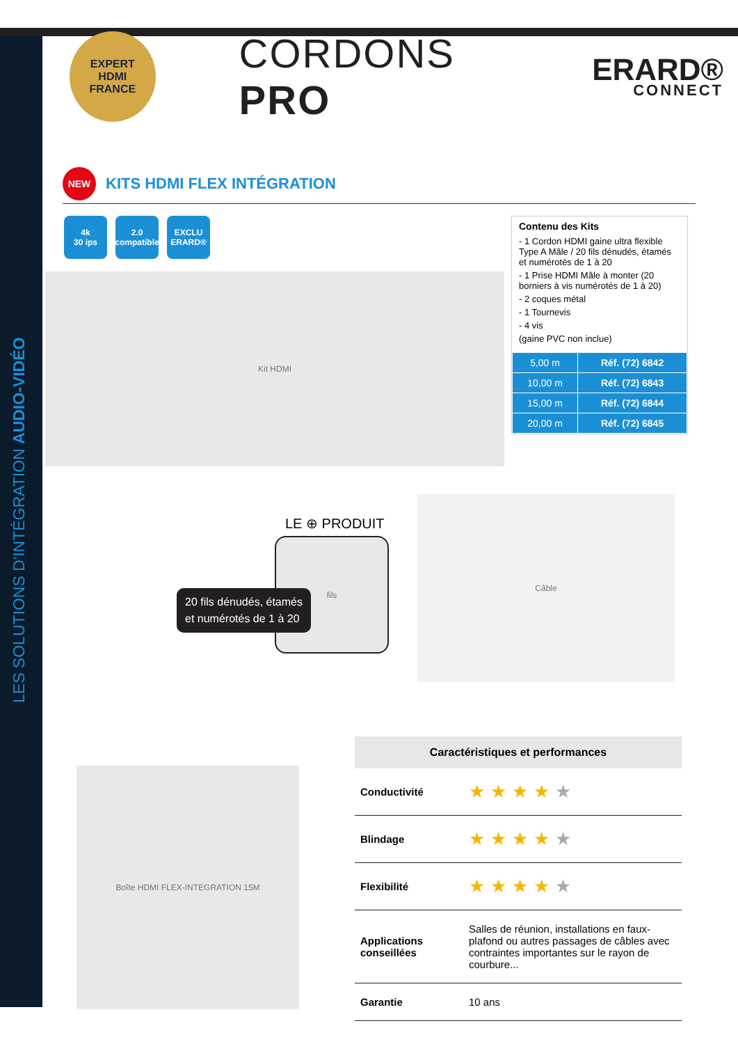LES SOLUTIONS D'INTÉGRATION AUDIO-VIDÉO
EXPERT
HDMI
FRANCE
CORDONS PRO
ERARD®
CONNECT
NEW
KITS HDMI FLEX INTÉGRATION
4k
30 ips
2.0
compatible
EXCLU
ERARD®
Kit HDMI
Contenu des Kits
- 1 Cordon HDMI gaine ultra flexible Type A Mâle / 20 fils dénudés, étamés et numérotés de 1 à 20
- 1 Prise HDMI Mâle à monter (20 borniers à vis numérotés de 1 à 20)
- 2 coques métal
- 1 Tournevis
- 4 vis
(gaine PVC non inclue)
| 5,00 m | Réf. (72) 6842 |
| 10,00 m | Réf. (72) 6843 |
| 15,00 m | Réf. (72) 6844 |
| 20,00 m | Réf. (72) 6845 |
LE ⊕ PRODUIT
fils
20 fils dénudés, étamés
et numérotés de 1 à 20
Câble
Boîte HDMI FLEX-INTEGRATION 15M
| Caractéristiques et performances | |
| --- | --- |
| Conductivité | ★★★★ ★ |
| Blindage | ★★★★ ★ |
| Flexibilité | ★★★★ ★ |
| Applications conseillées | Salles de réunion, installations en faux-plafond ou autres passages de câbles avec contraintes importantes sur le rayon de courbure... |
| Garantie | 10 ans |